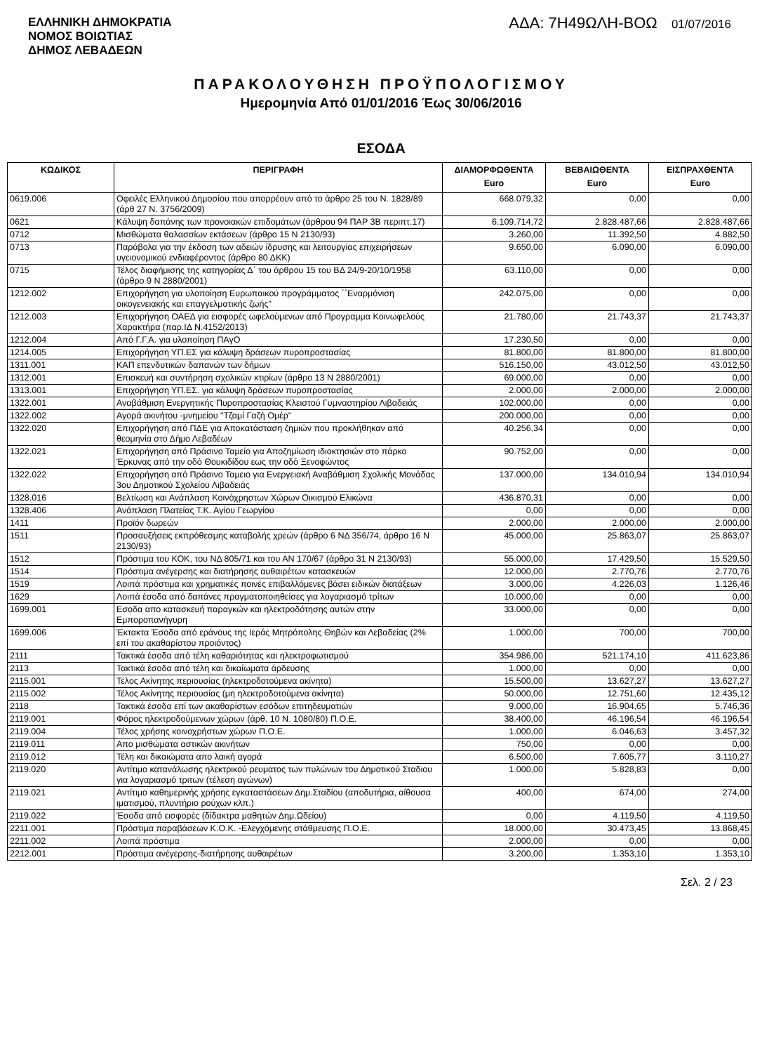ΕΛΛΗΝΙΚΗ ΔΗΜΟΚΡΑΤΙΑ
ΝΟΜΟΣ ΒΟΙΩΤΙΑΣ
ΔΗΜΟΣ ΛΕΒΑΔΕΩΝ
ΑΔΑ: 7Η49ΩΛΗ-ΒΟΩ 01/07/2016
ΠΑΡΑΚΟΛΟΥΘΗΣΗ ΠΡΟΫΠΟΛΟΓΙΣΜΟΥ
Ημερομηνία Από 01/01/2016 Έως 30/06/2016
ΕΣΟΔΑ
| ΚΩΔΙΚΟΣ | ΠΕΡΙΓΡΑΦΗ | ΔΙΑΜΟΡΦΩΘΕΝΤΑ Euro | ΒΕΒΑΙΩΘΕΝΤΑ Euro | ΕΙΣΠΡΑΧΘΕΝΤΑ Euro |
| --- | --- | --- | --- | --- |
| 0619.006 | Οφειλές Ελληνικού Δημοσίου που απορρέουν από το άρθρο 25 του Ν. 1828/89 (άρθ 27 Ν. 3756/2009) | 668.079,32 | 0,00 | 0,00 |
| 0621 | Κάλυψη δαπάνης των προνοιακών επιδομάτων (άρθρου 94 ΠΑΡ 3Β περιπτ.17) | 6.109.714,72 | 2.828.487,66 | 2.828.487,66 |
| 0712 | Μισθώματα θαλασσίων εκτάσεων (άρθρο 15 Ν 2130/93) | 3.260,00 | 11.392,50 | 4.882,50 |
| 0713 | Παράβολα για την έκδοση των αδειών ίδρυσης και λειτουργίας επιχειρήσεων υγειονομικού ενδιαφέροντος (άρθρο 80 ΔΚΚ) | 9.650,00 | 6.090,00 | 6.090,00 |
| 0715 | Τέλος διαφήμισης της κατηγορίας Δ΄ του άρθρου 15 του ΒΔ 24/9-20/10/1958 (άρθρο 9 Ν 2880/2001) | 63.110,00 | 0,00 | 0,00 |
| 1212.002 | Επιχορήγηση για υλοποίηση Ευρωπαικού προγράμματος ΄΄Εναρμόνιση οικογενειακής και επαγγελματικής ζωής" | 242.075,00 | 0,00 | 0,00 |
| 1212.003 | Επιχορήγηση ΟΑΕΔ για εισφορές ωφελούμενων από Προγραμμα Κοινωφελούς Χαρακτήρα (παρ.ΙΔ Ν.4152/2013) | 21.780,00 | 21.743,37 | 21.743,37 |
| 1212.004 | Από Γ.Γ.Α. για υλοποίηση ΠΑγΟ | 17.230,50 | 0,00 | 0,00 |
| 1214.005 | Επιχορήγηση ΥΠ.ΕΣ για κάλυψη δράσεων πυροπροστασίας | 81.800,00 | 81.800,00 | 81.800,00 |
| 1311.001 | ΚΑΠ επενδυτικών δαπανών των δήμων | 516.150,00 | 43.012,50 | 43.012,50 |
| 1312.001 | Επισκευή και συντήρηση σχολικών κτιρίων (άρθρο 13 Ν 2880/2001) | 69.000,00 | 0,00 | 0,00 |
| 1313.001 | Επιχορήγηση ΥΠ.ΕΣ. για κάλυψη δράσεων πυροπροστασίας | 2.000,00 | 2.000,00 | 2.000,00 |
| 1322.001 | Αναβάθμιση Ενεργητικής Πυροπροστασίας Κλειστού Γυμναστηρίου Λιβαδειάς | 102.000,00 | 0,00 | 0,00 |
| 1322.002 | Αγορά ακινήτου -μνημείου "Τζαμί Γαζή Ομέρ" | 200.000,00 | 0,00 | 0,00 |
| 1322.020 | Επιχορήγηση από ΠΔΕ για Αποκατάσταση ζημιών που προκλήθηκαν από θεομηνία στο Δήμο Λεβαδέων | 40.256,34 | 0,00 | 0,00 |
| 1322.021 | Επιχορήγηση από Πράσινο Ταμείο για Αποζημίωση ιδιοκτησιών στο πάρκο Έρκυνας από την οδό Θουκιδίδου εως την οδό Ξενοφώντος | 90.752,00 | 0,00 | 0,00 |
| 1322.022 | Επιχορήγηση από Πράσινο Ταμειο για Ενεργειακή Αναβάθμιση Σχολικής Μονάδας 3ου Δημοτικού Σχολείου Λιβαδειάς | 137.000,00 | 134.010,94 | 134.010,94 |
| 1328.016 | Βελτίωση και Ανάπλαση Κοινόχρηστων Χώρων Οικισμού Ελικώνα | 436.870,31 | 0,00 | 0,00 |
| 1328.406 | Ανάπλαση Πλατείας Τ.Κ. Αγίου Γεωργίου | 0,00 | 0,00 | 0,00 |
| 1411 | Προϊόν δωρεών | 2.000,00 | 2.000,00 | 2.000,00 |
| 1511 | Προσαυξήσεις εκπρόθεσμης καταβολής χρεών (άρθρο 6 ΝΔ 356/74, άρθρο 16 Ν 2130/93) | 45.000,00 | 25.863,07 | 25.863,07 |
| 1512 | Πρόστιμα του ΚΟΚ, του ΝΔ 805/71 και του ΑΝ 170/67 (άρθρο 31 Ν 2130/93) | 55.000,00 | 17.429,50 | 15.529,50 |
| 1514 | Πρόστιμα ανέγερσης και διατήρησης αυθαιρέτων κατασκευών | 12.000,00 | 2.770,76 | 2.770,76 |
| 1519 | Λοιπά πρόστιμα και χρηματικές ποινές επιβαλλόμενες βάσει ειδικών διατάξεων | 3.000,00 | 4.226,03 | 1.126,46 |
| 1629 | Λοιπά έσοδα από δαπάνες πραγματοποιηθείσες για λογαριασμό τρίτων | 10.000,00 | 0,00 | 0,00 |
| 1699.001 | Εσοδα απο κατασκευή παραγκών και ηλεκτροδότησης αυτών στην Εμποροπανήγυρη | 33.000,00 | 0,00 | 0,00 |
| 1699.006 | Έκτακτα Έσοδα από εράνους της Ιεράς Μητρόπολης Θηβών και Λεβαδείας (2% επί του ακαθαρίστου προιόντος) | 1.000,00 | 700,00 | 700,00 |
| 2111 | Τακτικά έσοδα από τέλη καθαριότητας και ηλεκτροφωτισμού | 354.986,00 | 521.174,10 | 411.623,86 |
| 2113 | Τακτικά έσοδα από τέλη και δικαίωματα άρδευσης | 1.000,00 | 0,00 | 0,00 |
| 2115.001 | Τέλος Ακίνητης περιουσίας (ηλεκτροδοτούμενα ακίνητα) | 15.500,00 | 13.627,27 | 13.627,27 |
| 2115.002 | Τέλος Ακίνητης περιουσίας (μη ηλεκτροδοτούμενα ακίνητα) | 50.000,00 | 12.751,60 | 12.435,12 |
| 2118 | Τακτικά έσοδα επί των ακαθαρίστων εσόδων επιτηδευματιών | 9.000,00 | 16.904,65 | 5.746,36 |
| 2119.001 | Φόρος ηλεκτροδούμενων χώρων (άρθ. 10 Ν. 1080/80) Π.Ο.Ε. | 38.400,00 | 46.196,54 | 46.196,54 |
| 2119.004 | Τέλος χρήσης κοινοχρήστων χώρων Π.Ο.Ε. | 1.000,00 | 6.046,63 | 3.457,32 |
| 2119.011 | Απο μισθώματα αστικών ακινήτων | 750,00 | 0,00 | 0,00 |
| 2119.012 | Τέλη και δικαιώματα απο λαική αγορά | 6.500,00 | 7.605,77 | 3.110,27 |
| 2119.020 | Αντίτιμο κατανάλωσης ηλεκτρικού ρευματος των πυλώνων του Δημοτικού Σταδιου για λογαριασμό τριτων (τέλεση αγώνων) | 1.000,00 | 5.828,83 | 0,00 |
| 2119.021 | Αντίτιμο καθημερινής χρήσης εγκαταστάσεων Δημ.Σταδίου (αποδυτήρια, αίθουσα ιματισμού, πλυντήριο ρούχων κλπ.) | 400,00 | 674,00 | 274,00 |
| 2119.022 | Έσοδα από εισφορές (δίδακτρα μαθητών Δημ.Ωδείου) | 0,00 | 4.119,50 | 4.119,50 |
| 2211.001 | Πρόστιμα παραβάσεων Κ.Ο.Κ. -Ελεγχόμενης στάθμευσης Π.Ο.Ε. | 18.000,00 | 30.473,45 | 13.868,45 |
| 2211.002 | Λοιπά πρόστιμα | 2.000,00 | 0,00 | 0,00 |
| 2212.001 | Πρόστιμα ανέγερσης-διατήρησης αυθαιρέτων | 3.200,00 | 1.353,10 | 1.353,10 |
Σελ. 2 / 23